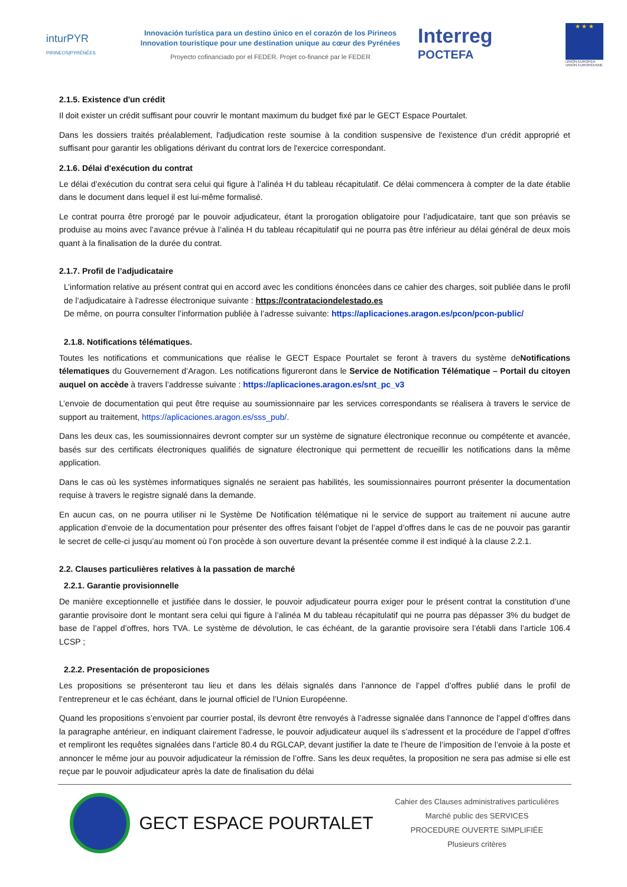inturPYR
PIRINEOS|PYRÉNÉES
Innovación turística para un destino único en el corazón de los Pirineos
Innovation touristique pour une destination unique au cœur des Pyrénées
Proyecto cofinanciado por el FEDER. Projet co-financé par le FEDER
Interreg
POCTEFA
★ ★ ★
UNIÓN EUROPEA
UNION EUROPÉENNE
2.1.5. Existence d'un crédit
Il doit exister un crédit suffisant pour couvrir le montant maximum du budget fixé par le GECT Espace Pourtalet.
Dans les dossiers traités préalablement, l'adjudication reste soumise à la condition suspensive de l'existence d'un crédit approprié et suffisant pour garantir les obligations dérivant du contrat lors de l'exercice correspondant.
2.1.6. Délai d'exécution du contrat
Le délai d’exécution du contrat sera celui qui figure à l’alinéa H du tableau récapitulatif. Ce délai commencera à compter de la date établie dans le document dans lequel il est lui-même formalisé.
Le contrat pourra être prorogé par le pouvoir adjudicateur, étant la prorogation obligatoire pour l’adjudicataire, tant que son préavis se produise au moins avec l’avance prévue à l’alinéa H du tableau récapitulatif qui ne pourra pas être inférieur au délai général de deux mois quant à la finalisation de la durée du contrat.
2.1.7. Profil de l’adjudicataire
L’information relative au présent contrat qui en accord avec les conditions énoncées dans ce cahier des charges, soit publiée dans le profil de l’adjudicataire à l’adresse électronique suivante : https://contrataciondelestado.es
De même, on pourra consulter l’information publiée à l’adresse suivante: https://aplicaciones.aragon.es/pcon/pcon-public/
2.1.8. Notifications télématiques.
Toutes les notifications et communications que réalise le GECT Espace Pourtalet se feront à travers du système deNotifications télematiques du Gouvernement d’Aragon. Les notifications figureront dans le Service de Notification Télématique – Portail du citoyen auquel on accède à travers l’addresse suivante : https://aplicaciones.aragon.es/snt_pc_v3
L’envoie de documentation qui peut être requise au soumissionnaire par les services correspondants se réalisera à travers le service de support au traitement, https://aplicaciones.aragon.es/sss_pub/.
Dans les deux cas, les soumissionnaires devront compter sur un système de signature électronique reconnue ou compétente et avancée, basés sur des certificats électroniques qualifiés de signature électronique qui permettent de recueillir les notifications dans la même application.
Dans le cas où les systèmes informatiques signalés ne seraient pas habilités, les soumissionnaires pourront présenter la documentation requise à travers le registre signalé dans la demande.
En aucun cas, on ne pourra utiliser ni le Système De Notification télématique ni le service de support au traitement ni aucune autre application d’envoie de la documentation pour présenter des offres faisant l’objet de l’appel d’offres dans le cas de ne pouvoir pas garantir le secret de celle-ci jusqu’au moment où l’on procède à son ouverture devant la présentée comme il est indiqué à la clause 2.2.1.
2.2. Clauses particulières relatives à la passation de marché
2.2.1. Garantie provisionnelle
De manière exceptionnelle et justifiée dans le dossier, le pouvoir adjudicateur pourra exiger pour le présent contrat la constitution d’une garantie provisoire dont le montant sera celui qui figure à l’alinéa M du tableau récapitulatif qui ne pourra pas dépasser 3% du budget de base de l’appel d’offres, hors TVA. Le système de dévolution, le cas échéant, de la garantie provisoire sera l’établi dans l’article 106.4 LCSP ;
2.2.2. Presentación de proposiciones
Les propositions se présenteront tau lieu et dans les délais signalés dans l’annonce de l’appel d’offres publié dans le profil de l’entrepreneur et le cas échéant, dans le journal officiel de l’Union Européenne.
Quand les propositions s’envoient par courrier postal, ils devront être renvoyés à l’adresse signalée dans l’annonce de l’appel d’offres dans la paragraphe antérieur, en indiquant clairement l’adresse, le pouvoir adjudicateur auquel ils s’adressent et la procédure de l’appel d’offres et rempliront les requêtes signalées dans l’article 80.4 du RGLCAP, devant justifier la date te l’heure de l’imposition de l’envoie à la poste et annoncer le même jour au pouvoir adjudicateur la rémission de l’offre. Sans les deux requêtes, la proposition ne sera pas admise si elle est reçue par le pouvoir adjudicateur après la date de finalisation du délai
GECT ESPACE POURTALET
Cahier des Clauses administratives particulières
Marché public des SERVICES
PROCEDURE OUVERTE SIMPLIFIÉE
Plusieurs critères